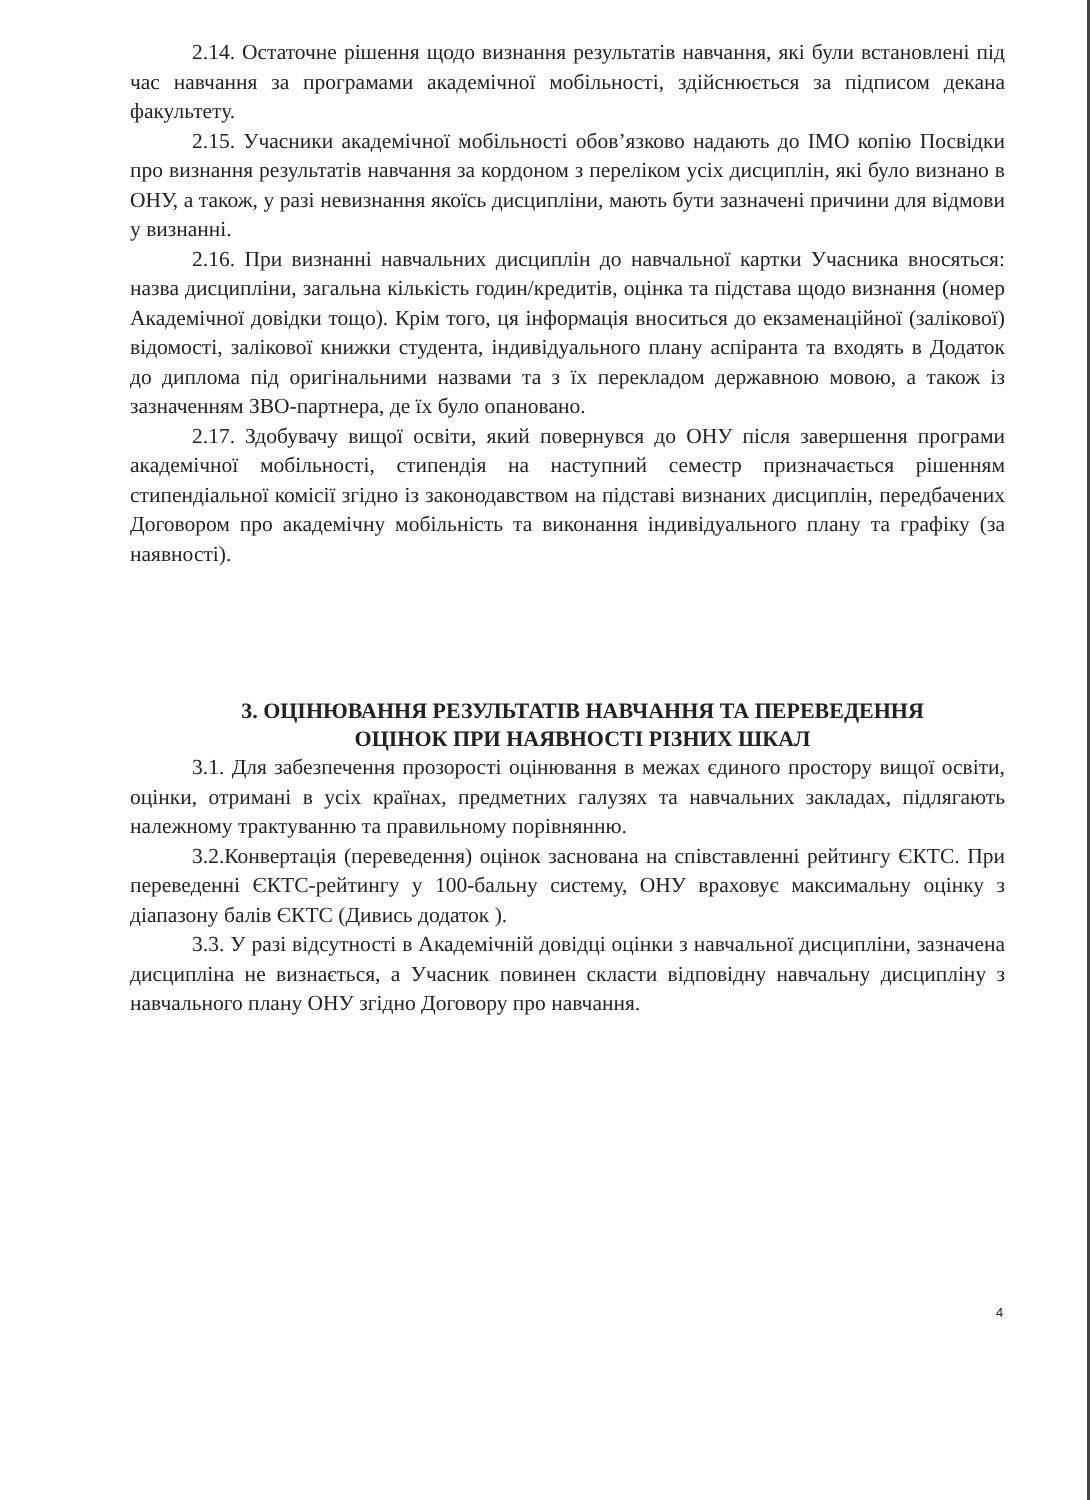2.14. Остаточне рішення щодо визнання результатів навчання, які були встановлені під час навчання за програмами академічної мобільності, здійснюється за підписом декана факультету.
2.15. Учасники академічної мобільності обов’язково надають до ІМО копію Посвідки про визнання результатів навчання за кордоном з переліком усіх дисциплін, які було визнано в ОНУ, а також, у разі невизнання якоїсь дисципліни, мають бути зазначені причини для відмови у визнанні.
2.16. При визнанні навчальних дисциплін до навчальної картки Учасника вносяться: назва дисципліни, загальна кількість годин/кредитів, оцінка та підстава щодо визнання (номер Академічної довідки тощо). Крім того, ця інформація вноситься до екзаменаційної (залікової) відомості, залікової книжки студента, індивідуального плану аспіранта та входять в Додаток до диплома під оригінальними назвами та з їх перекладом державною мовою, а також із зазначенням ЗВО-партнера, де їх було опановано.
2.17. Здобувачу вищої освіти, який повернувся до ОНУ після завершення програми академічної мобільності, стипендія на наступний семестр призначається рішенням стипендіальної комісії згідно із законодавством на підставі визнаних дисциплін, передбачених Договором про академічну мобільність та виконання індивідуального плану та графіку (за наявності).
3. ОЦІНЮВАННЯ РЕЗУЛЬТАТІВ НАВЧАННЯ ТА ПЕРЕВЕДЕННЯ
ОЦІНОК ПРИ НАЯВНОСТІ РІЗНИХ ШКАЛ
3.1. Для забезпечення прозорості оцінювання в межах єдиного простору вищої освіти, оцінки, отримані в усіх країнах, предметних галузях та навчальних закладах, підлягають належному трактуванню та правильному порівнянню.
3.2.Конвертація (переведення) оцінок заснована на співставленні рейтингу ЄКТС. При переведенні ЄКТС-рейтингу у 100-бальну систему, ОНУ враховує максимальну оцінку з діапазону балів ЄКТС (Дивись додаток ).
3.3. У разі відсутності в Академічній довідці оцінки з навчальної дисципліни, зазначена дисципліна не визнається, а Учасник повинен скласти відповідну навчальну дисципліну з навчального плану ОНУ згідно Договору про навчання.
4